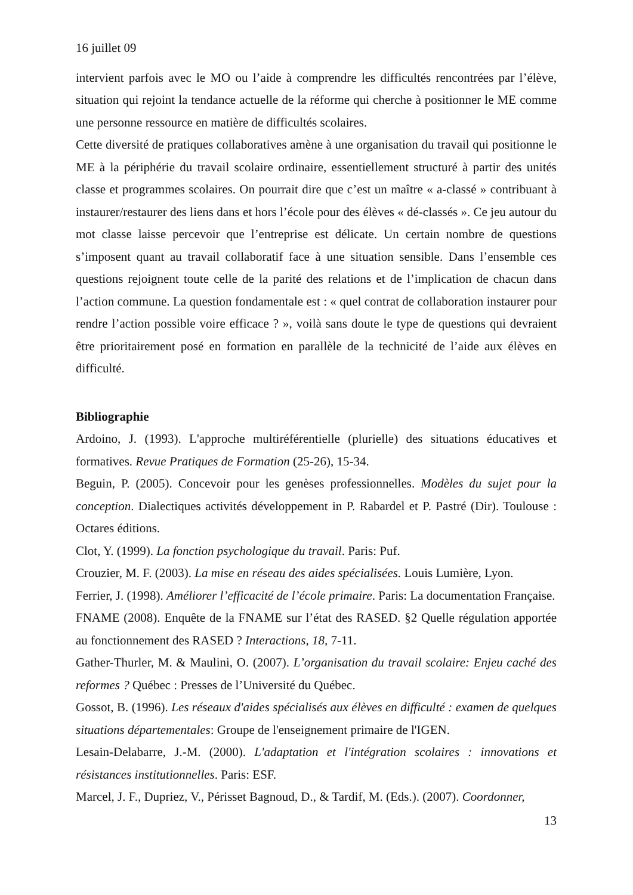16 juillet 09
intervient parfois avec le MO ou l’aide à comprendre les difficultés rencontrées par l’élève, situation qui rejoint la tendance actuelle de la réforme qui cherche à positionner le ME comme une personne ressource en matière de difficultés scolaires.
Cette diversité de pratiques collaboratives amène à une organisation du travail qui positionne le ME à la périphérie du travail scolaire ordinaire, essentiellement structuré à partir des unités classe et programmes scolaires. On pourrait dire que c’est un maître « a-classé » contribuant à instaurer/restaurer des liens dans et hors l’école pour des élèves « dé-classés ». Ce jeu autour du mot classe laisse percevoir que l’entreprise est délicate. Un certain nombre de questions s’imposent quant au travail collaboratif face à une situation sensible. Dans l’ensemble ces questions rejoignent toute celle de la parité des relations et de l’implication de chacun dans l’action commune. La question fondamentale est : « quel contrat de collaboration instaurer pour rendre l’action possible voire efficace ? », voilà sans doute le type de questions qui devraient être prioritairement posé en formation en parallèle de la technicité de l’aide aux élèves en difficulté.
Bibliographie
Ardoino, J. (1993). L'approche multiréférentielle (plurielle) des situations éducatives et formatives. Revue Pratiques de Formation (25-26), 15-34.
Beguin, P. (2005). Concevoir pour les genèses professionnelles. Modèles du sujet pour la conception. Dialectiques activités développement in P. Rabardel et P. Pastré (Dir). Toulouse : Octares éditions.
Clot, Y. (1999). La fonction psychologique du travail. Paris: Puf.
Crouzier, M. F. (2003). La mise en réseau des aides spécialisées. Louis Lumière, Lyon.
Ferrier, J. (1998). Améliorer l’efficacité de l’école primaire. Paris: La documentation Française.
FNAME (2008). Enquête de la FNAME sur l’état des RASED. §2 Quelle régulation apportée au fonctionnement des RASED ? Interactions, 18, 7-11.
Gather-Thurler, M. & Maulini, O. (2007). L’organisation du travail scolaire: Enjeu caché des reformes ? Québec : Presses de l’Université du Québec.
Gossot, B. (1996). Les réseaux d'aides spécialisés aux élèves en difficulté : examen de quelques situations départementales: Groupe de l'enseignement primaire de l'IGEN.
Lesain-Delabarre, J.-M. (2000). L'adaptation et l'intégration scolaires : innovations et résistances institutionnelles. Paris: ESF.
Marcel, J. F., Dupriez, V., Périsset Bagnoud, D., & Tardif, M. (Eds.). (2007). Coordonner,
13